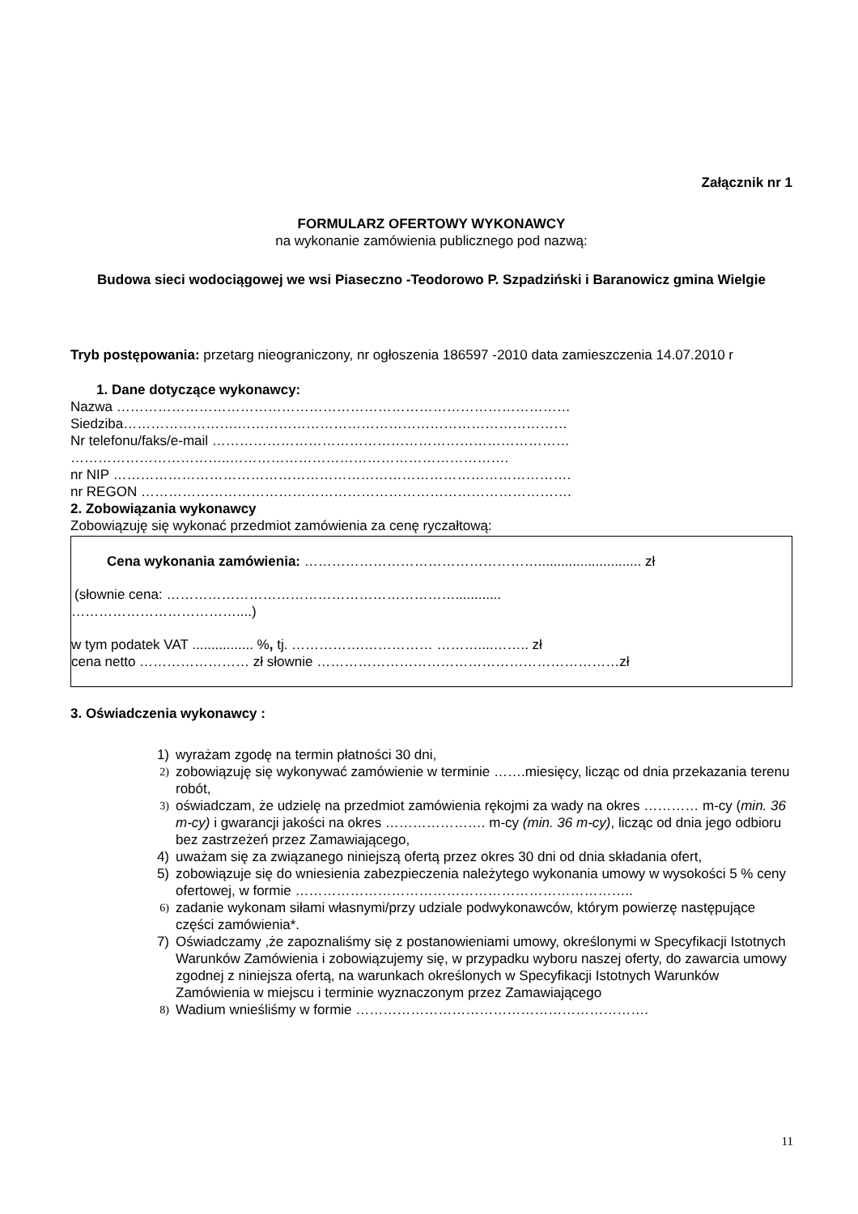Załącznik nr 1
FORMULARZ OFERTOWY WYKONAWCY
na wykonanie zamówienia publicznego pod nazwą:
Budowa sieci wodociągowej we wsi Piaseczno -Teodorowo P. Szpadziński i Baranowicz gmina Wielgie
Tryb postępowania: przetarg nieograniczony, nr ogłoszenia 186597 -2010 data zamieszczenia 14.07.2010 r
1. Dane dotyczące wykonawcy:
Nazwa ………………………………………………………………………………………
Siedziba…………………….………………………………………………………………
Nr telefonu/faks/e-mail ……………………………………………………………………
……………………………..…………………………………………………….
nr NIP ……………………………………………………………………………………….
nr REGON ………………………………………………………………………………….
2. Zobowiązania wykonawcy
Zobowiązuję się wykonać przedmiot zamówienia za cenę ryczałtową:
Cena wykonania zamówienia: ……………………………………………........................... zł
(słownie cena: ………………………………………………………............
………………………………....)
w tym podatek VAT ................ %, tj. …………….…………… ………....…….. zł
cena netto …………………… zł słownie …………………………………………………………zł
3. Oświadczenia wykonawcy :
1) wyrażam zgodę na termin płatności 30 dni,
2) zobowiązuję się wykonywać zamówienie w terminie …….miesięcy, licząc od dnia przekazania terenu robót,
3) oświadczam, że udzielę na przedmiot zamówienia rękojmi za wady na okres ………… m-cy (min. 36 m-cy) i gwarancji jakości na okres …………………. m-cy (min. 36 m-cy), licząc od dnia jego odbioru bez zastrzeżeń przez Zamawiającego,
4) uważam się za związanego niniejszą ofertą przez okres 30 dni od dnia składania ofert,
5) zobowiązuje się do wniesienia zabezpieczenia należytego wykonania umowy w wysokości 5 % ceny ofertowej, w formie ………………………………………………………………..
6) zadanie wykonam siłami własnymi/przy udziale podwykonawców, którym powierzę następujące części zamówienia*.
7) Oświadczamy ,że zapoznaliśmy się z postanowieniami umowy, określonymi w Specyfikacji Istotnych Warunków Zamówienia i zobowiązujemy się, w przypadku wyboru naszej oferty, do zawarcia umowy zgodnej z niniejsza ofertą, na warunkach określonych w Specyfikacji Istotnych Warunków Zamówienia w miejscu i terminie wyznaczonym przez Zamawiającego
8) Wadium wnieśliśmy w formie ……………………………………………………….
11